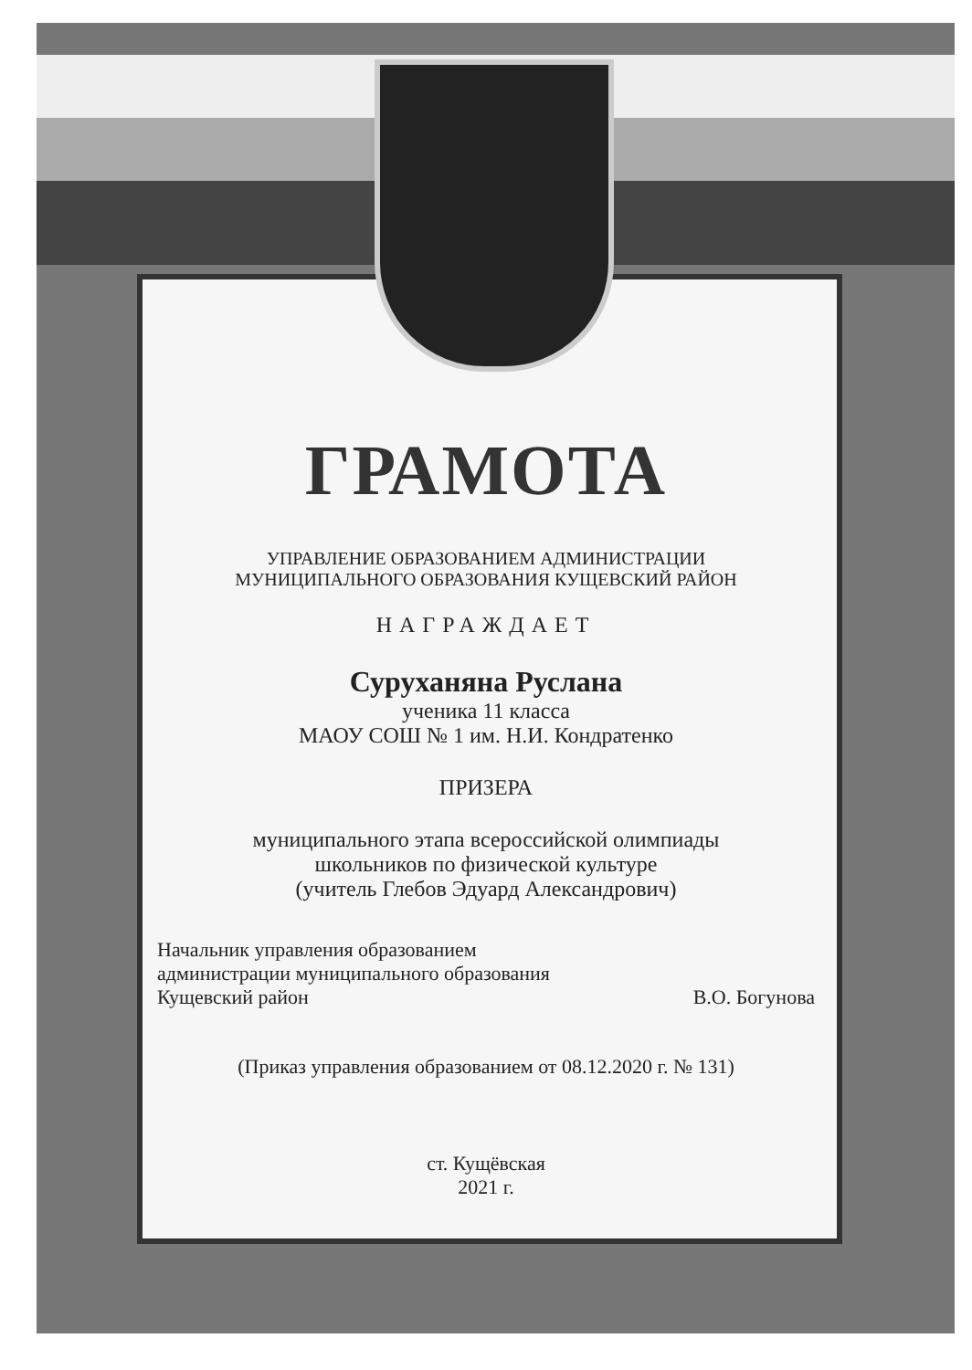ГРАМОТА
УПРАВЛЕНИЕ ОБРАЗОВАНИЕМ АДМИНИСТРАЦИИ
МУНИЦИПАЛЬНОГО ОБРАЗОВАНИЯ КУЩЕВСКИЙ РАЙОН
НАГРАЖДАЕТ
Суруханяна Руслана
ученика 11 класса
МАОУ СОШ № 1 им. Н.И. Кондратенко
ПРИЗЕРА
муниципального этапа всероссийской олимпиады
школьников по физической культуре
(учитель Глебов Эдуард Александрович)
Начальник управления образованием
администрации муниципального образования
Кущевский район
В.О. Богунова
(Приказ управления образованием от 08.12.2020 г. № 131)
ст. Кущёвская
2021 г.